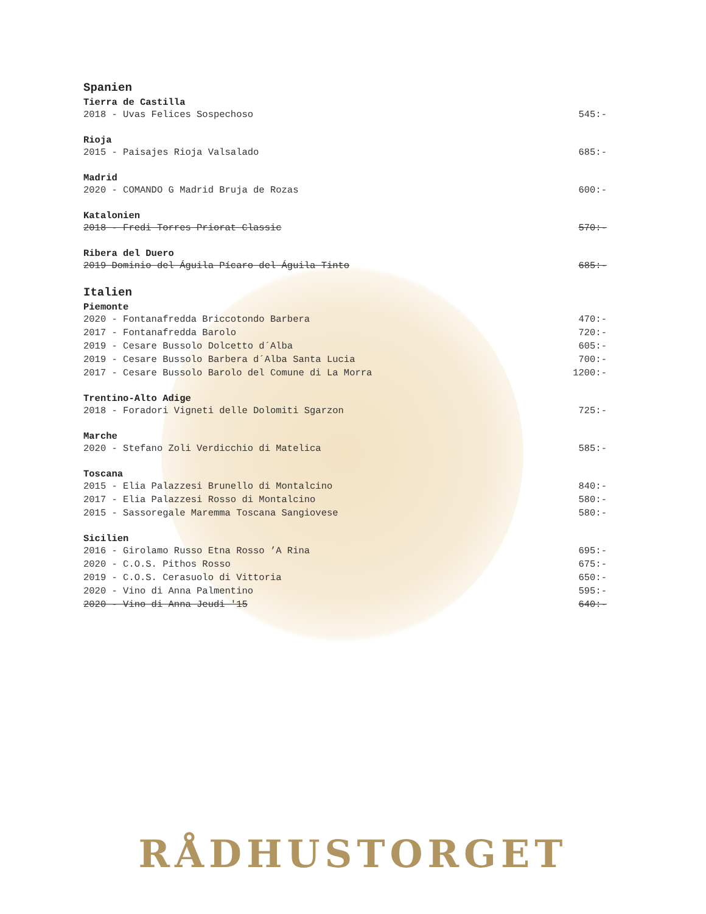Spanien
Tierra de Castilla
2018 - Uvas Felices Sospechoso 545:-
Rioja
2015 - Paisajes Rioja Valsalado 685:-
Madrid
2020 - COMANDO G Madrid Bruja de Rozas 600:-
Katalonien
2018 - Fredi Torres Priorat Classic 570:-
Ribera del Duero
2019 Dominio del Águila Pícaro del Águila Tinto 685:-
Italien
Piemonte
2020 - Fontanafredda Briccotondo Barbera 470:-
2017 - Fontanafredda Barolo 720:-
2019 - Cesare Bussolo Dolcetto d´Alba 605:-
2019 - Cesare Bussolo Barbera d´Alba Santa Lucia 700:-
2017 - Cesare Bussolo Barolo del Comune di La Morra 1200:-
Trentino-Alto Adige
2018 - Foradori Vigneti delle Dolomiti Sgarzon 725:-
Marche
2020 - Stefano Zoli Verdicchio di Matelica 585:-
Toscana
2015 - Elia Palazzesi Brunello di Montalcino 840:-
2017 - Elia Palazzesi Rosso di Montalcino 580:-
2015 - Sassoregale Maremma Toscana Sangiovese 580:-
Sicilien
2016 - Girolamo Russo Etna Rosso ’A Rina 695:-
2020 - C.O.S. Pithos Rosso 675:-
2019 - C.O.S. Cerasuolo di Vittoria 650:-
2020 - Vino di Anna Palmentino 595:-
2020 - Vino di Anna Jeudi '15 640:-
RÅDHUSTORGET